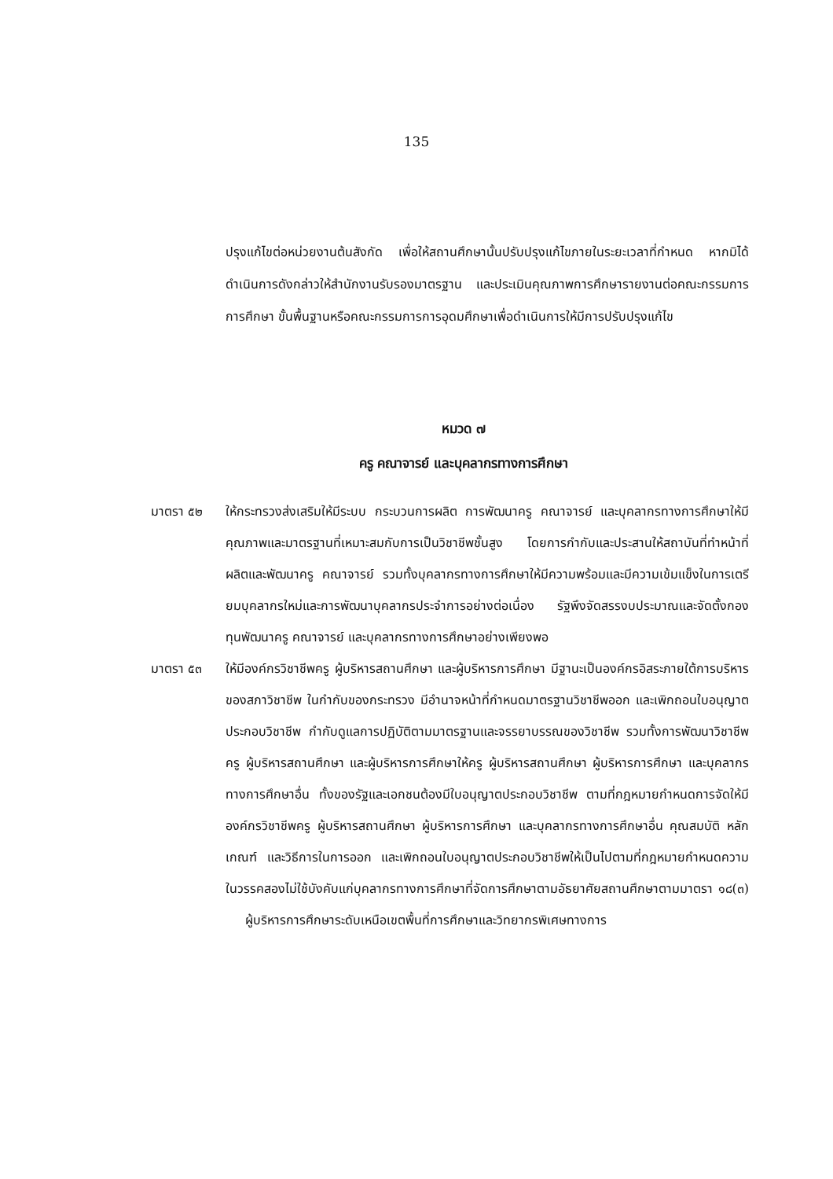135
ปรุงแก้ไขต่อหน่วยงานต้นสังกัด เพื่อให้สถานศึกษานั้นปรับปรุงแก้ไขภายในระยะเวลาที่กำหนด หากมิได้ดำเนินการดังกล่าวให้สำนักงานรับรองมาตรฐาน และประเมินคุณภาพการศึกษารายงานต่อคณะกรรมการการศึกษา ขั้นพื้นฐานหรือคณะกรรมการการอุดมศึกษาเพื่อดำเนินการให้มีการปรับปรุงแก้ไข
หมวด ๗
ครู คณาจารย์ และบุคลากรทางการศึกษา
มาตรา ๕๒ ให้กระทรวงส่งเสริมให้มีระบบ กระบวนการผลิต การพัฒนาครู คณาจารย์ และบุคลากรทางการศึกษาให้มีคุณภาพและมาตรฐานที่เหมาะสมกับการเป็นวิชาชีพชั้นสูง โดยการกำกับและประสานให้สถาบันที่ทำหน้าที่ผลิตและพัฒนาครู คณาจารย์ รวมทั้งบุคลากรทางการศึกษาให้มีความพร้อมและมีความเข้มแข็งในการเตรียมบุคลากรใหม่และการพัฒนาบุคลากรประจำการอย่างต่อเนื่อง รัฐพึงจัดสรรงบประมาณและจัดตั้งกอง ทุนพัฒนาครู คณาจารย์ และบุคลากรทางการศึกษาอย่างเพียงพอ
มาตรา ๕๓ ให้มีองค์กรวิชาชีพครู ผู้บริหารสถานศึกษา และผู้บริหารการศึกษา มีฐานะเป็นองค์กรอิสระภายใต้การบริหารของสภาวิชาชีพ ในกำกับของกระทรวง มีอำนาจหน้าที่กำหนดมาตรฐานวิชาชีพออก และเพิกถอนใบอนุญาตประกอบวิชาชีพ กำกับดูแลการปฏิบัติตามมาตรฐานและจรรยาบรรณของวิชาชีพ รวมทั้งการพัฒนาวิชาชีพครู ผู้บริหารสถานศึกษา และผู้บริหารการศึกษาให้ครู ผู้บริหารสถานศึกษา ผู้บริหารการศึกษา และบุคลากรทางการศึกษาอื่น ทั้งของรัฐและเอกชนต้องมีใบอนุญาตประกอบวิชาชีพ ตามที่กฎหมายกำหนดการจัดให้มีองค์กรวิชาชีพครู ผู้บริหารสถานศึกษา ผู้บริหารการศึกษา และบุคลากรทางการศึกษาอื่น คุณสมบัติ หลักเกณฑ์ และวิธีการในการออก และเพิกถอนใบอนุญาตประกอบวิชาชีพให้เป็นไปตามที่กฎหมายกำหนดความในวรรคสองไม่ใช้บังคับแก่บุคลากรทางการศึกษาที่จัดการศึกษาตามอัธยาศัยสถานศึกษาตามมาตรา ๑๘(๓) ผู้บริหารการศึกษาระดับเหนือเขตพื้นที่การศึกษาและวิทยากรพิเศษทางการ